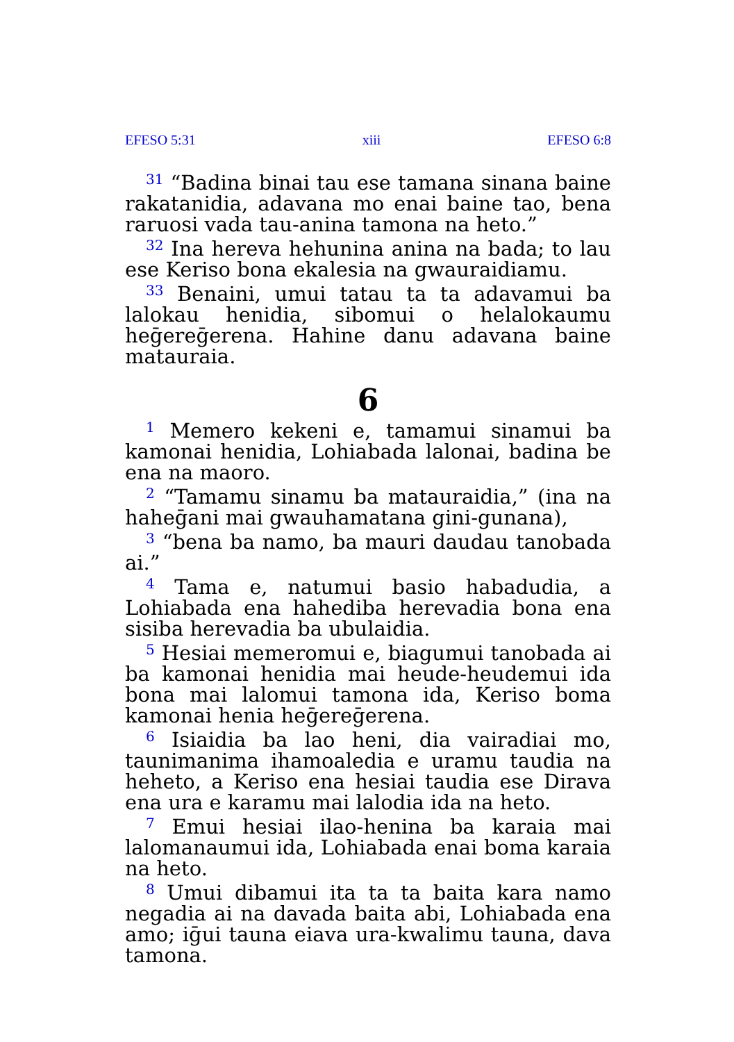EFESO 5:31 xiii EFESO 6:8
<sup>31</sup> “Badina binai tau ese tamana sinana baine rakatanidia, adavana mo enai baine tao, bena raruosi vada tau-anina tamona na heto.”
<sup>32</sup> Ina hereva hehunina anina na bada; to lau ese Keriso bona ekalesia na gwauraidiamu.
<sup>33</sup> Benaini, umui tatau ta ta adavamui ba lalokau henidia, sibomui o helalokaumu heḡereḡerena. Hahine danu adavana baine matauraia.
6
<sup>1</sup> Memero kekeni e, tamamui sinamui ba kamonai henidia, Lohiabada lalonai, badina be ena na maoro.
<sup>2</sup> “Tamamu sinamu ba matauraidia,” (ina na haheḡani mai gwauhamatana gini-gunana),
<sup>3</sup> “bena ba namo, ba mauri daudau tanobada ai.”
<sup>4</sup> Tama e, natumui basio habadudia, a Lohiabada ena hahediba herevadia bona ena sisiba herevadia ba ubulaidia.
<sup>5</sup> Hesiai memeromui e, biagumui tanobada ai ba kamonai henidia mai heude-heudemui ida bona mai lalomui tamona ida, Keriso boma kamonai henia heḡereḡerena.
<sup>6</sup> Isiaidia ba lao heni, dia vairadiai mo, taunimanima ihamoaledia e uramu taudia na heheto, a Keriso ena hesiai taudia ese Dirava ena ura e karamu mai lalodia ida na heto.
<sup>7</sup> Emui hesiai ilao-henina ba karaia mai lalomanaumui ida, Lohiabada enai boma karaia na heto.
<sup>8</sup> Umui dibamui ita ta ta baita kara namo negadia ai na davada baita abi, Lohiabada ena amo; iḡui tauna eiava ura-kwalimu tauna, dava tamona.